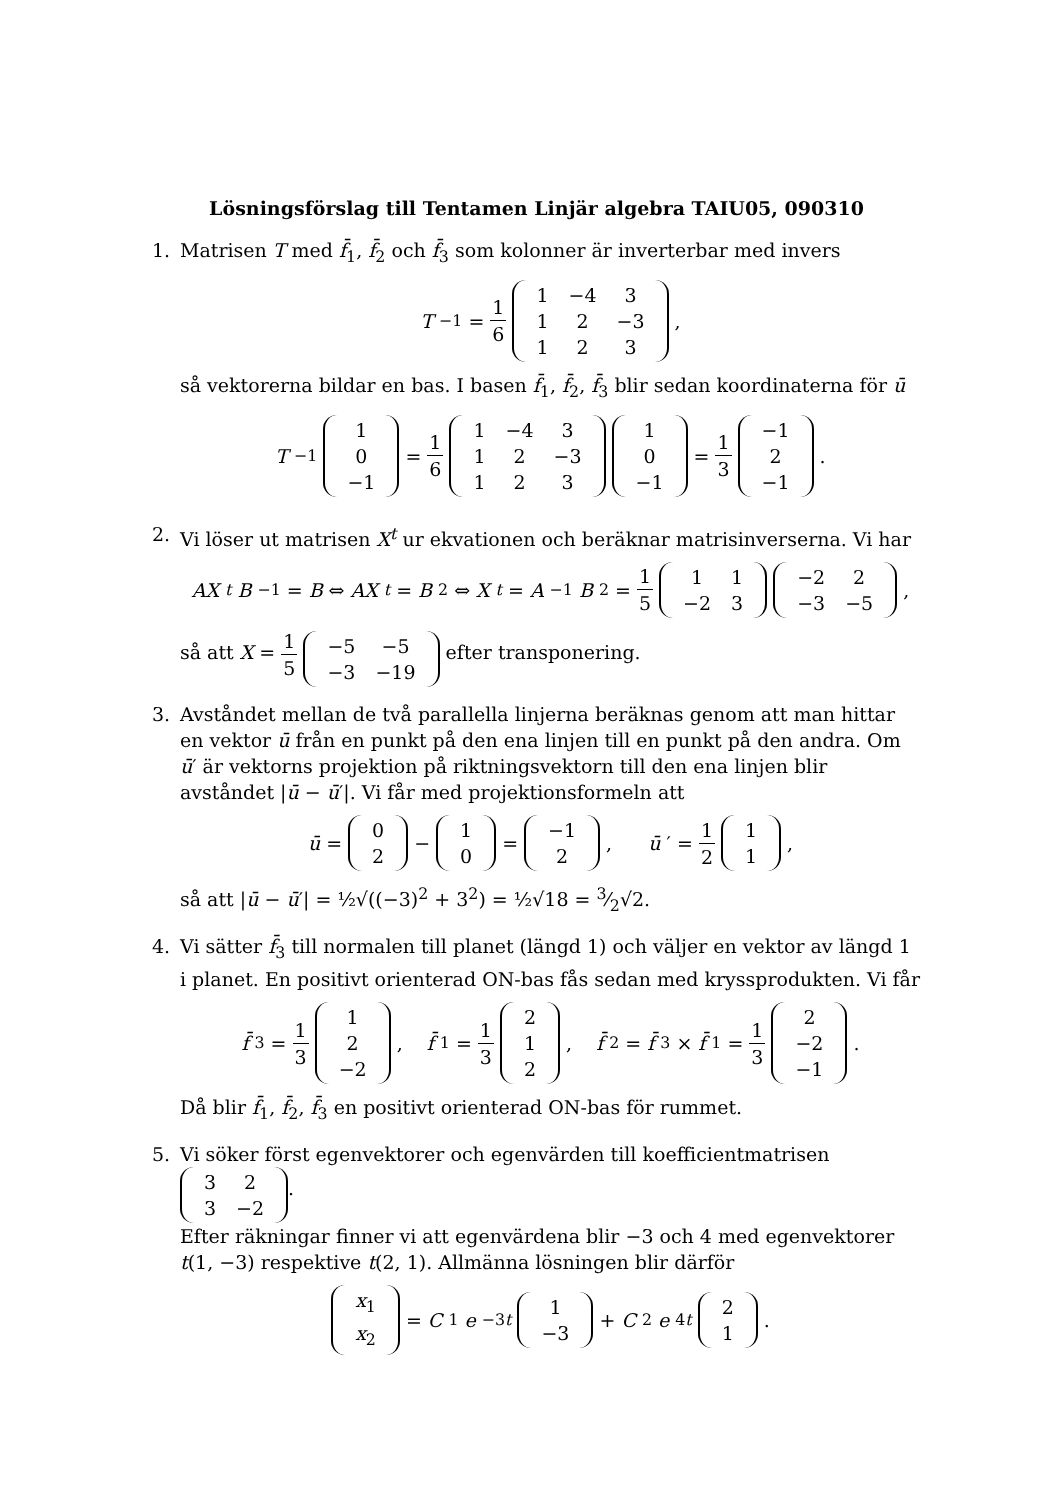Lösningsförslag till Tentamen Linjär algebra TAIU05, 090310
1. Matrisen T med f̄<sub>1</sub>, f̄<sub>2</sub> och f̄<sub>3</sub> som kolonner är inverterbar med invers
T<sup>−1</sup> = 1 6
| 1 | −4 | 3 |
| 1 | 2 | −3 |
| 1 | 2 | 3 |
,
så vektorerna bildar en bas. I basen f̄<sub>1</sub>, f̄<sub>2</sub>, f̄<sub>3</sub> blir sedan koordinaterna för ū
T<sup>−1</sup>
| 1 |
| 0 |
| −1 |
= 1 6
| 1 | −4 | 3 |
| 1 | 2 | −3 |
| 1 | 2 | 3 |
| 1 |
| 0 |
| −1 |
= 1 3
| −1 |
| 2 |
| −1 |
.
2. Vi löser ut matrisen X<sup>t</sup> ur ekvationen och beräknar matrisinverserna. Vi har
AX<sup>t</sup> B<sup>−1</sup> = B ⇔ AX<sup>t</sup> = B<sup>2</sup> ⇔ X<sup>t</sup> = A<sup>−1</sup> B<sup>2</sup> = 1 5
| 1 | 1 |
| −2 | 3 |
| −2 | 2 |
| −3 | −5 |
,
så att X = 1 5
| −5 | −5 |
| −3 | −19 |
efter transponering.
3. Avståndet mellan de två parallella linjerna beräknas genom att man hittar en vektor ū från en punkt på den ena linjen till en punkt på den andra. Om ū′ är vektorns projektion på riktningsvektorn till den ena linjen blir avståndet |ū − ū′|. Vi får med projektionsformeln att
ū =
| 0 |
| 2 |
−
| 1 |
| 0 |
=
| −1 |
| 2 |
, ū ′ = 1 2
| 1 |
| 1 |
,
så att |ū − ū′| = ½√((−3)<sup>2</sup> + 3<sup>2</sup>) = ½√18 = 3⁄2√2.
4. Vi sätter f̄<sub>3</sub> till normalen till planet (längd 1) och väljer en vektor av längd 1 i planet. En positivt orienterad ON-bas fås sedan med kryssprodukten. Vi får
f̄<sub>3</sub> = 1 3
| 1 |
| 2 |
| −2 |
, f̄<sub>1</sub> = 1 3
| 2 |
| 1 |
| 2 |
, f̄<sub>2</sub> = f̄<sub>3</sub> × f̄<sub>1</sub> = 1 3
| 2 |
| −2 |
| −1 |
.
Då blir f̄<sub>1</sub>, f̄<sub>2</sub>, f̄<sub>3</sub> en positivt orienterad ON-bas för rummet.
5. Vi söker först egenvektorer och egenvärden till koefficientmatrisen
| 3 | 2 |
| 3 | −2 |
.
Efter räkningar finner vi att egenvärdena blir −3 och 4 med egenvektorer t(1, −3) respektive t(2, 1). Allmänna lösningen blir därför
| x<sub>1</sub> |
| x<sub>2</sub> |
= C<sub>1</sub> e<sup>−3t</sup>
| 1 |
| −3 |
+ C<sub>2</sub> e<sup>4t</sup>
| 2 |
| 1 |
.